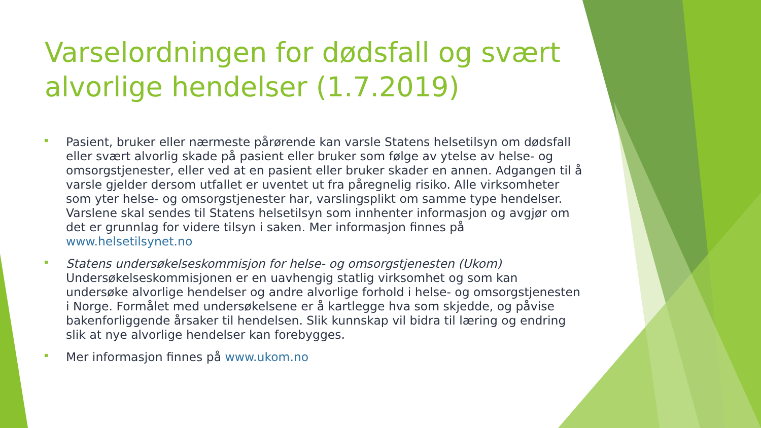Varselordningen for dødsfall og svært alvorlige hendelser (1.7.2019)
Pasient, bruker eller nærmeste pårørende kan varsle Statens helsetilsyn om dødsfall eller svært alvorlig skade på pasient eller bruker som følge av ytelse av helse- og omsorgstjenester, eller ved at en pasient eller bruker skader en annen. Adgangen til å varsle gjelder dersom utfallet er uventet ut fra påregnelig risiko. Alle virksomheter som yter helse- og omsorgstjenester har, varslingsplikt om samme type hendelser. Varslene skal sendes til Statens helsetilsyn som innhenter informasjon og avgjør om det er grunnlag for videre tilsyn i saken. Mer informasjon finnes på www.helsetilsynet.no
Statens undersøkelseskommisjon for helse- og omsorgstjenesten (Ukom) Undersøkelseskommisjonen er en uavhengig statlig virksomhet og som kan undersøke alvorlige hendelser og andre alvorlige forhold i helse- og omsorgstjenesten i Norge. Formålet med undersøkelsene er å kartlegge hva som skjedde, og påvise bakenforliggende årsaker til hendelsen. Slik kunnskap vil bidra til læring og endring slik at nye alvorlige hendelser kan forebygges.
Mer informasjon finnes på www.ukom.no